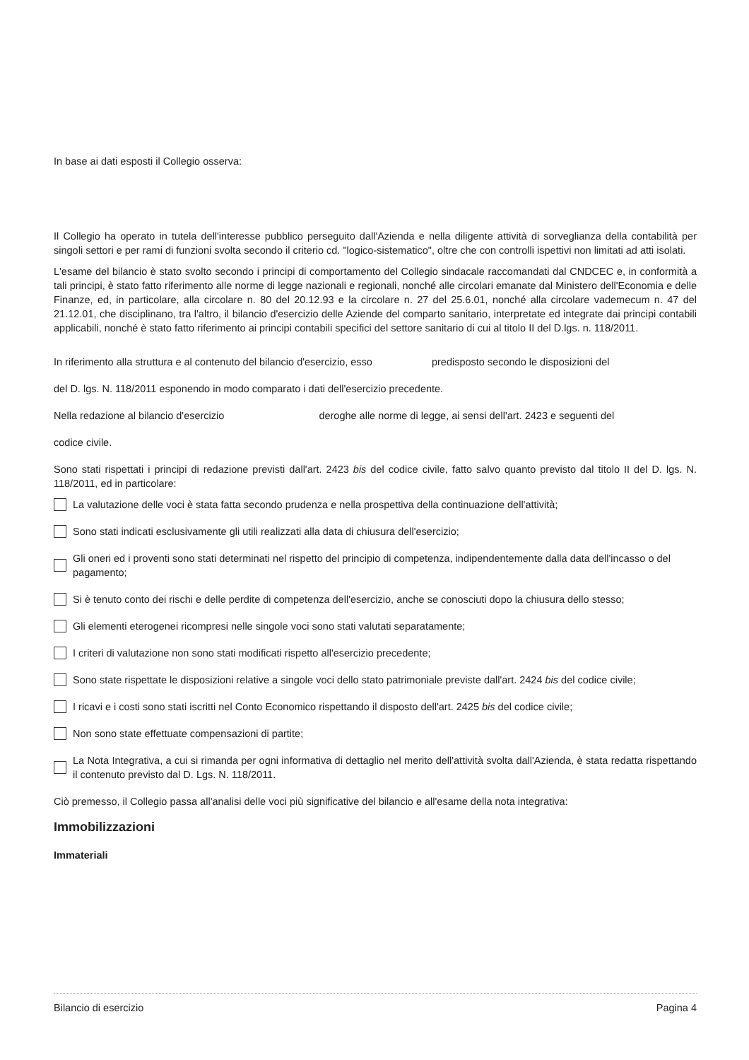In base ai dati esposti il Collegio osserva:
Il Collegio ha operato in tutela dell'interesse pubblico perseguito dall'Azienda e nella diligente attività di sorveglianza della contabilità per singoli settori e per rami di funzioni svolta secondo il criterio cd. "logico-sistematico", oltre che con controlli ispettivi non limitati ad atti isolati.
L'esame del bilancio è stato svolto secondo i principi di comportamento del Collegio sindacale raccomandati dal CNDCEC e, in conformità a tali principi, è stato fatto riferimento alle norme di legge nazionali e regionali, nonché alle circolari emanate dal Ministero dell'Economia e delle Finanze, ed, in particolare, alla circolare n. 80 del 20.12.93 e la circolare n. 27 del 25.6.01, nonché alla circolare vademecum n. 47 del 21.12.01, che disciplinano, tra l'altro, il bilancio d'esercizio delle Aziende del comparto sanitario, interpretate ed integrate dai principi contabili applicabili, nonché è stato fatto riferimento ai principi contabili specifici del settore sanitario di cui al titolo II del D.lgs. n. 118/2011.
In riferimento alla struttura e al contenuto del bilancio d'esercizio, esso predisposto secondo le disposizioni del
del D. lgs. N. 118/2011 esponendo in modo comparato i dati dell'esercizio precedente.
Nella redazione al bilancio d'esercizio deroghe alle norme di legge, ai sensi dell'art. 2423 e seguenti del
codice civile.
Sono stati rispettati i principi di redazione previsti dall'art. 2423 bis del codice civile, fatto salvo quanto previsto dal titolo II del D. lgs. N. 118/2011, ed in particolare:
La valutazione delle voci è stata fatta secondo prudenza e nella prospettiva della continuazione dell'attività;
Sono stati indicati esclusivamente gli utili realizzati alla data di chiusura dell'esercizio;
Gli oneri ed i proventi sono stati determinati nel rispetto del principio di competenza, indipendentemente dalla data dell'incasso o del pagamento;
Si è tenuto conto dei rischi e delle perdite di competenza dell'esercizio, anche se conosciuti dopo la chiusura dello stesso;
Gli elementi eterogenei ricompresi nelle singole voci sono stati valutati separatamente;
I criteri di valutazione non sono stati modificati rispetto all'esercizio precedente;
Sono state rispettate le disposizioni relative a singole voci dello stato patrimoniale previste dall'art. 2424 bis del codice civile;
I ricavi e i costi sono stati iscritti nel Conto Economico rispettando il disposto dell'art. 2425 bis del codice civile;
Non sono state effettuate compensazioni di partite;
La Nota Integrativa, a cui si rimanda per ogni informativa di dettaglio nel merito dell'attività svolta dall'Azienda, è stata redatta rispettando il contenuto previsto dal D. Lgs. N. 118/2011.
Ciò premesso, il Collegio passa all'analisi delle voci più significative del bilancio e all'esame della nota integrativa:
Immobilizzazioni
Immateriali
Bilancio di esercizio Pagina 4